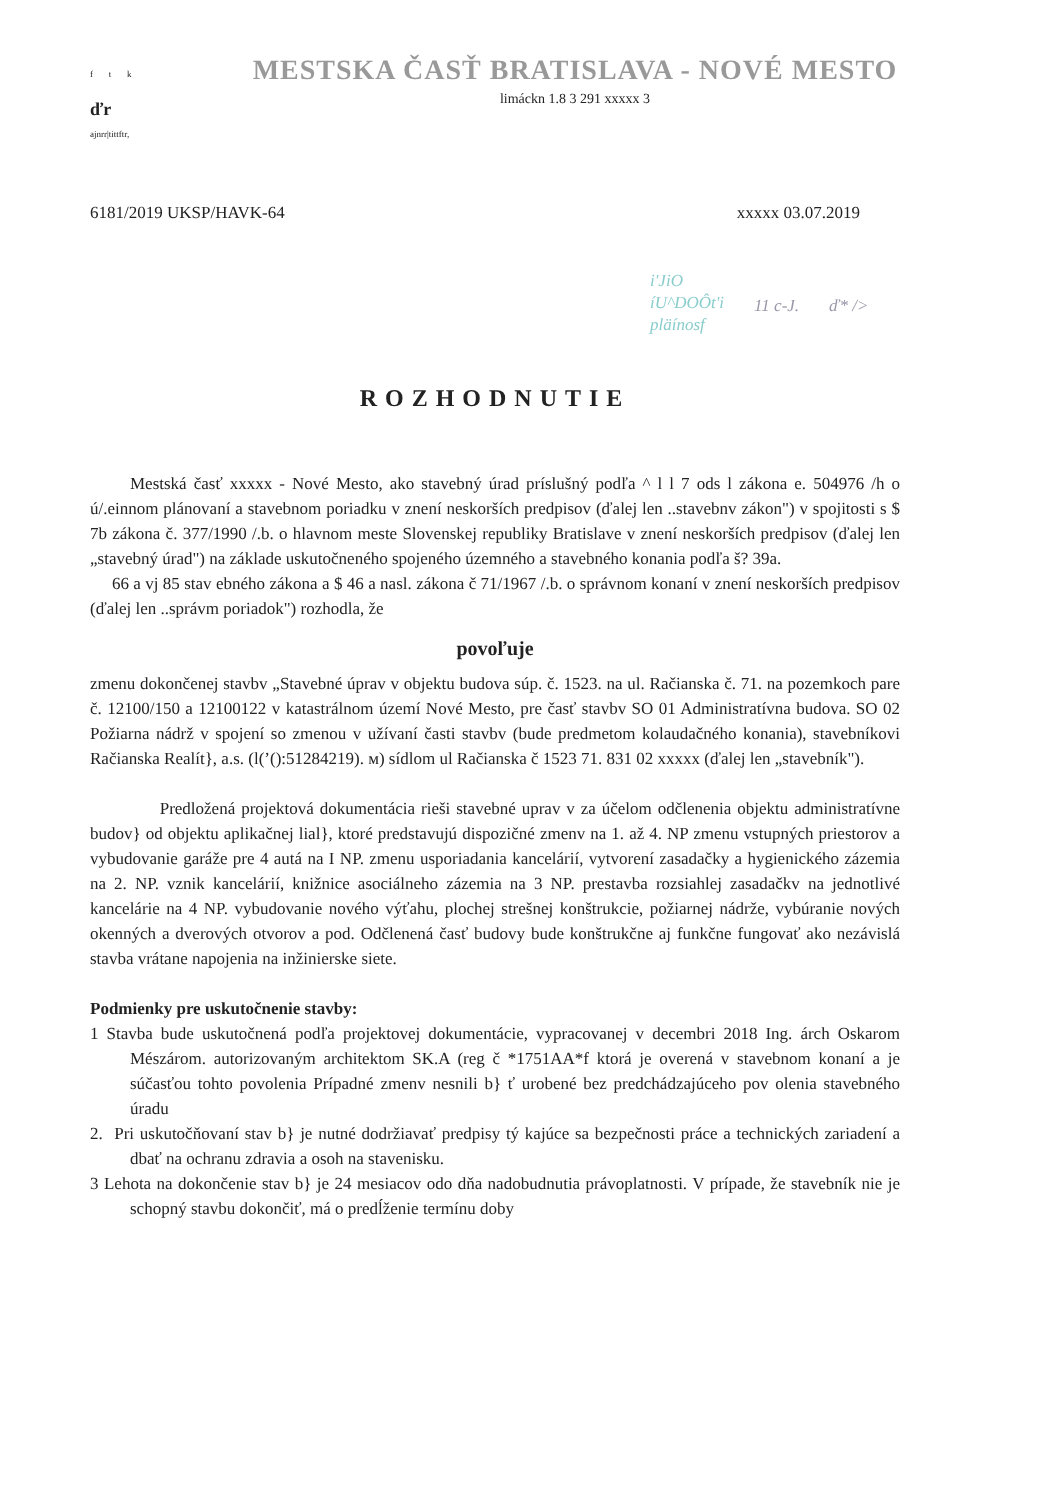f t k
ďr
ajnrr|tittftr,
MESTSKA ČASŤ BRATISLAVA - NOVÉ MESTO
limáckn 1.8 3 291 xxxxx 3
6181/2019 UKSP/HAVK-64 xxxxx 03.07.2019
i'JiO
íU^DOÔt'i
pläínosf
11 c-J. ď* />
ROZHODNUTIE
Mestská časť xxxxx - Nové Mesto, ako stavebný úrad príslušný podľa ^ l l 7 ods l zákona e. 504976 /h o ú/.einnom plánovaní a stavebnom poriadku v znení neskorších predpisov (ďalej len ..stavebnv zákon") v spojitosti s $ 7b zákona č. 377/1990 /.b. o hlavnom meste Slovenskej republiky Bratislave v znení neskorších predpisov (ďalej len „stavebný úrad") na základe uskutočneného spojeného územného a stavebného konania podľa š? 39a.
66 a vj 85 stav ebného zákona a $ 46 a nasl. zákona č 71/1967 /.b. o správnom konaní v znení neskorších predpisov (ďalej len ..správm poriadok") rozhodla, že
povoľuje
zmenu dokončenej stavbv „Stavebné úprav v objektu budova súp. č. 1523. na ul. Račianska č. 71. na pozemkoch pare č. 12100/150 a 12100122 v katastrálnom území Nové Mesto, pre časť stavbv SO 01 Administratívna budova. SO 02 Požiarna nádrž v spojení so zmenou v užívaní časti stavbv (bude predmetom kolaudačného konania), stavebníkovi Račianska Realít}, a.s. (l(’():51284219). м) sídlom ul Račianska č 1523 71. 831 02 xxxxx (ďalej len „stavebník").
Predložená projektová dokumentácia rieši stavebné uprav v za účelom odčlenenia objektu administratívne budov} od objektu aplikačnej lial}, ktoré predstavujú dispozičné zmenv na 1. až 4. NP zmenu vstupných priestorov a vybudovanie garáže pre 4 autá na I NP. zmenu usporiadania kancelárií, vytvorení zasadačky a hygienického zázemia na 2. NP. vznik kancelárií, knižnice asociálneho zázemia na 3 NP. prestavba rozsiahlej zasadačkv na jednotlivé kancelárie na 4 NP. vybudovanie nového výťahu, plochej strešnej konštrukcie, požiarnej nádrže, vybúranie nových okenných a dverových otvorov a pod. Odčlenená časť budovy bude konštrukčne aj funkčne fungovať ako nezávislá stavba vrátane napojenia na inžinierske siete.
Podmienky pre uskutočnenie stavby:
1 Stavba bude uskutočnená podľa projektovej dokumentácie, vypracovanej v decembri 2018 Ing. árch Oskarom Mészárom. autorizovaným architektom SK.A (reg č *1751AA*f ktorá je overená v stavebnom konaní a je súčasťou tohto povolenia Prípadné zmenv nesnili b} ť urobené bez predchádzajúceho pov olenia stavebného úradu
2. Pri uskutočňovaní stav b} je nutné dodržiavať predpisy tý kajúce sa bezpečnosti práce a technických zariadení a dbať na ochranu zdravia a osoh na stavenisku.
3 Lehota na dokončenie stav b} je 24 mesiacov odo dňa nadobudnutia právoplatnosti. V prípade, že stavebník nie je schopný stavbu dokončiť, má o predĺženie termínu doby